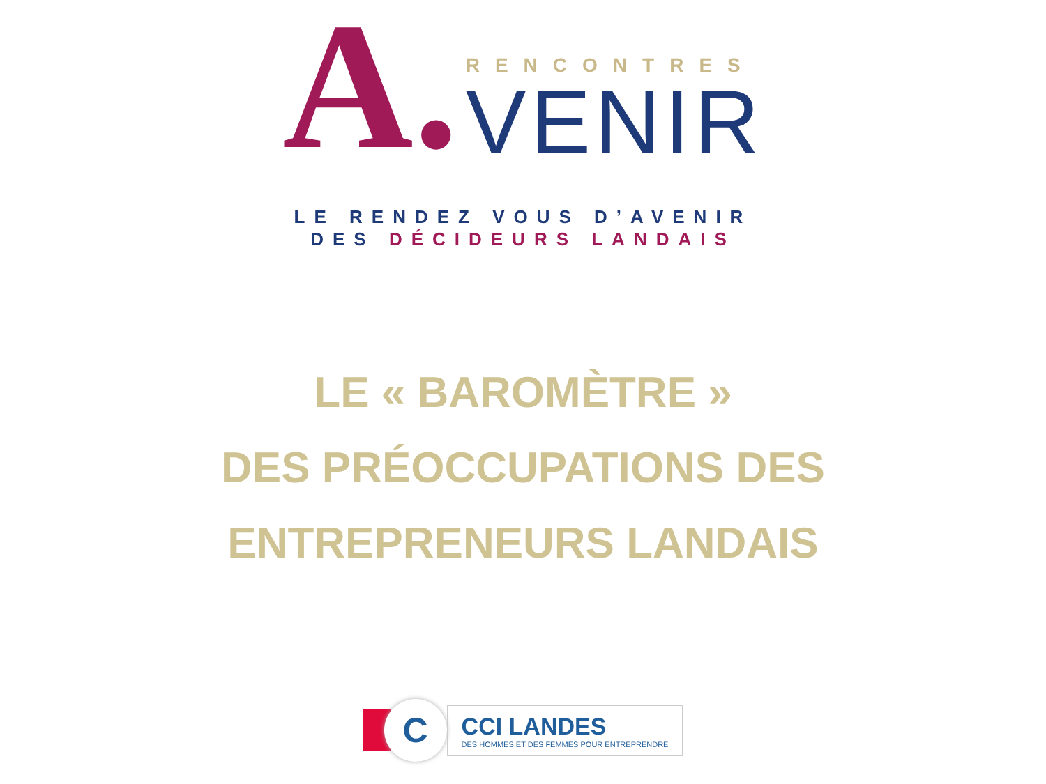A.
RENCONTRES
VENIR
LE RENDEZ VOUS D’AVENIR
DES DÉCIDEURS LANDAIS
LE « BAROMÈTRE »
DES PRÉOCCUPATIONS DES
ENTREPRENEURS LANDAIS
C
CCI LANDES
DES HOMMES ET DES FEMMES POUR ENTREPRENDRE